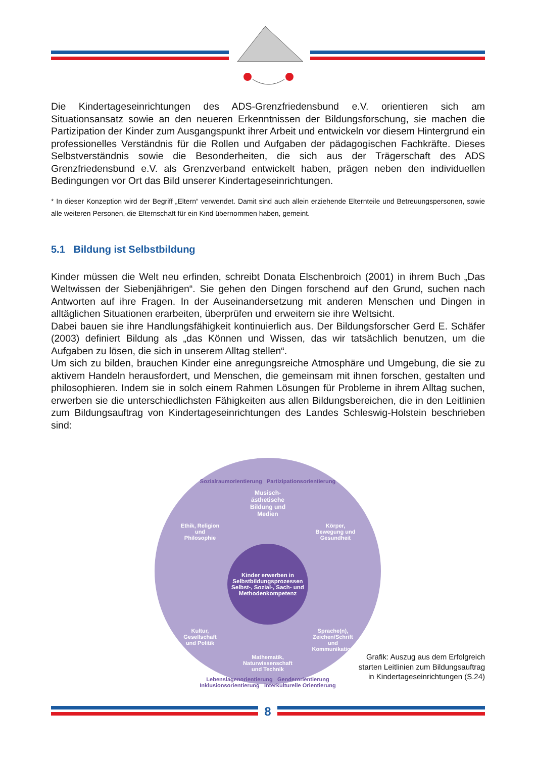Die Kindertageseinrichtungen des ADS-Grenzfriedensbund e.V. orientieren sich am Situationsansatz sowie an den neueren Erkenntnissen der Bildungsforschung, sie machen die Partizipation der Kinder zum Ausgangspunkt ihrer Arbeit und entwickeln vor diesem Hintergrund ein professionelles Verständnis für die Rollen und Aufgaben der pädagogischen Fachkräfte. Dieses Selbstverständnis sowie die Besonderheiten, die sich aus der Trägerschaft des ADS Grenzfriedensbund e.V. als Grenzverband entwickelt haben, prägen neben den individuellen Bedingungen vor Ort das Bild unserer Kindertageseinrichtungen.
* In dieser Konzeption wird der Begriff „Eltern“ verwendet. Damit sind auch allein erziehende Elternteile und Betreuungspersonen, sowie alle weiteren Personen, die Elternschaft für ein Kind übernommen haben, gemeint.
5.1 Bildung ist Selbstbildung
Kinder müssen die Welt neu erfinden, schreibt Donata Elschenbroich (2001) in ihrem Buch „Das Weltwissen der Siebenjährigen“. Sie gehen den Dingen forschend auf den Grund, suchen nach Antworten auf ihre Fragen. In der Auseinandersetzung mit anderen Menschen und Dingen in alltäglichen Situationen erarbeiten, überprüfen und erweitern sie ihre Weltsicht.
Dabei bauen sie ihre Handlungsfähigkeit kontinuierlich aus. Der Bildungsforscher Gerd E. Schäfer (2003) definiert Bildung als „das Können und Wissen, das wir tatsächlich benutzen, um die Aufgaben zu lösen, die sich in unserem Alltag stellen“.
Um sich zu bilden, brauchen Kinder eine anregungsreiche Atmosphäre und Umgebung, die sie zu aktivem Handeln herausfordert, und Menschen, die gemeinsam mit ihnen forschen, gestalten und philosophieren. Indem sie in solch einem Rahmen Lösungen für Probleme in ihrem Alltag suchen, erwerben sie die unterschiedlichsten Fähigkeiten aus allen Bildungsbereichen, die in den Leitlinien zum Bildungsauftrag von Kindertageseinrichtungen des Landes Schleswig-Holstein beschrieben sind:
Sozialraumorientierung Partizipationsorientierung
Musisch-ästhetische Bildung und Medien
Ethik, Religion und Philosophie Körper, Bewegung und Gesundheit
Kinder erwerben in Selbstbildungsprozessen Selbst-, Sozial-, Sach- und Methodenkompetenz
Kultur, Gesellschaft und Politik Sprache(n), Zeichen/Schrift und Kommunikation
Mathematik, Naturwissenschaft und Technik
Lebenslagenorientierung Genderorientierung
Inklusionsorientierung Interkulturelle Orientierung
Grafik: Auszug aus dem Erfolgreich starten Leitlinien zum Bildungsauftrag in Kindertageseinrichtungen (S.24)
8